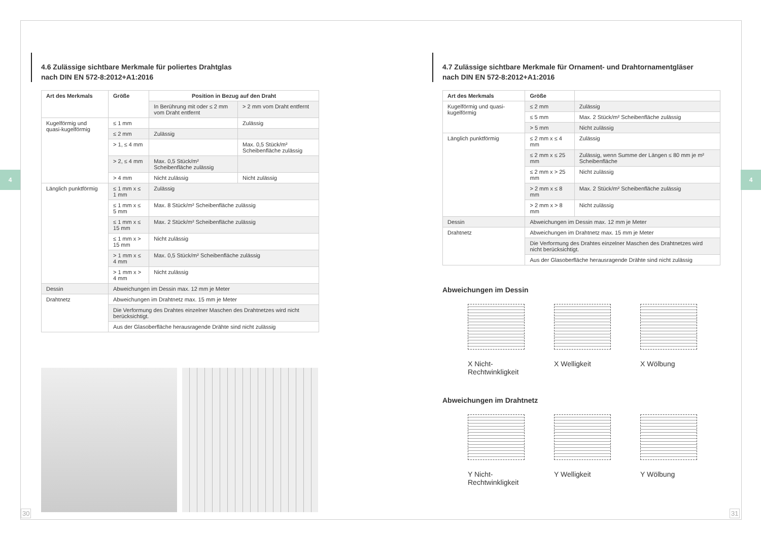4 4
4.6 Zulässige sichtbare Merkmale für poliertes Drahtglas
nach DIN EN 572-8:2012+A1:2016
| Art des Merkmals | Größe | Position in Bezug auf den Draht | |
| --- | --- | --- | --- |
| | | In Berührung mit oder ≤ 2 mm vom Draht entfernt | > 2 mm vom Draht entfernt |
| Kugelförmig und quasi-kugelförmig | ≤ 1 mm | | Zulässig |
| | ≤ 2 mm | Zulässig | |
| | > 1, ≤ 4 mm | | Max. 0,5 Stück/m² Scheibenfläche zulässig |
| | > 2, ≤ 4 mm | Max. 0,5 Stück/m² Scheibenfläche zulässig | |
| | > 4 mm | Nicht zulässig | Nicht zulässig |
| Länglich punktförmig | ≤ 1 mm x ≤ 1 mm | Zulässig | |
| | ≤ 1 mm x ≤ 5 mm | Max. 8 Stück/m² Scheibenfläche zulässig | |
| | ≤ 1 mm x ≤ 15 mm | Max. 2 Stück/m² Scheibenfläche zulässig | |
| | ≤ 1 mm x > 15 mm | Nicht zulässig | |
| | > 1 mm x ≤ 4 mm | Max. 0,5 Stück/m² Scheibenfläche zulässig | |
| | > 1 mm x > 4 mm | Nicht zulässig | |
| Dessin | Abweichungen im Dessin max. 12 mm je Meter | | |
| Drahtnetz | Abweichungen im Drahtnetz max. 15 mm je Meter | | |
| | Die Verformung des Drahtes einzelner Maschen des Drahtnetzes wird nicht berücksichtigt. | | |
| | Aus der Glasoberfläche herausragende Drähte sind nicht zulässig | | |
4.7 Zulässige sichtbare Merkmale für Ornament- und Drahtornamentgläser
nach DIN EN 572-8:2012+A1:2016
| Art des Merkmals | Größe | |
| --- | --- | --- |
| Kugelförmig und quasi-kugelförmig | ≤ 2 mm | Zulässig |
| | ≤ 5 mm | Max. 2 Stück/m² Scheibenfläche zulässig |
| | > 5 mm | Nicht zulässig |
| Länglich punktförmig | ≤ 2 mm x ≤ 4 mm | Zulässig |
| | ≤ 2 mm x ≤ 25 mm | Zulässig, wenn Summe der Längen ≤ 80 mm je m² Scheibenfläche |
| | ≤ 2 mm x > 25 mm | Nicht zulässig |
| | > 2 mm x ≤ 8 mm | Max. 2 Stück/m² Scheibenfläche zulässig |
| | > 2 mm x > 8 mm | Nicht zulässig |
| Dessin | Abweichungen im Dessin max. 12 mm je Meter | |
| Drahtnetz | Abweichungen im Drahtnetz max. 15 mm je Meter | |
| | Die Verformung des Drahtes einzelner Maschen des Drahtnetzes wird nicht berücksichtigt. | |
| | Aus der Glasoberfläche herausragende Drähte sind nicht zulässig | |
Abweichungen im Dessin
X Nicht-Rechtwinkligkeit
X Welligkeit X Wölbung
Abweichungen im Drahtnetz
Y Nicht-Rechtwinkligkeit
Y Welligkeit Y Wölbung
30 31